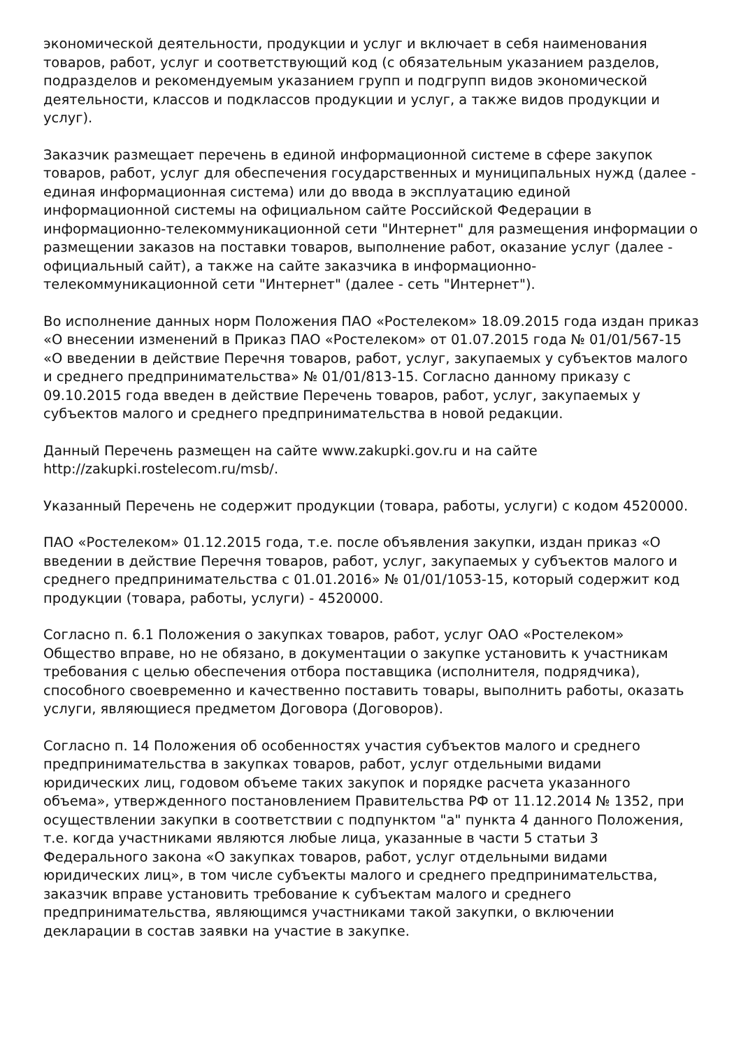экономической деятельности, продукции и услуг и включает в себя наименования товаров, работ, услуг и соответствующий код (с обязательным указанием разделов, подразделов и рекомендуемым указанием групп и подгрупп видов экономической деятельности, классов и подклассов продукции и услуг, а также видов продукции и услуг).
Заказчик размещает перечень в единой информационной системе в сфере закупок товаров, работ, услуг для обеспечения государственных и муниципальных нужд (далее - единая информационная система) или до ввода в эксплуатацию единой информационной системы на официальном сайте Российской Федерации в информационно-телекоммуникационной сети "Интернет" для размещения информации о размещении заказов на поставки товаров, выполнение работ, оказание услуг (далее - официальный сайт), а также на сайте заказчика в информационно-телекоммуникационной сети "Интернет" (далее - сеть "Интернет").
Во исполнение данных норм Положения ПАО «Ростелеком» 18.09.2015 года издан приказ «О внесении изменений в Приказ ПАО «Ростелеком» от 01.07.2015 года № 01/01/567-15 «О введении в действие Перечня товаров, работ, услуг, закупаемых у субъектов малого и среднего предпринимательства» № 01/01/813-15. Согласно данному приказу с 09.10.2015 года введен в действие Перечень товаров, работ, услуг, закупаемых у субъектов малого и среднего предпринимательства в новой редакции.
Данный Перечень размещен на сайте www.zakupki.gov.ru и на сайте http://zakupki.rostelecom.ru/msb/.
Указанный Перечень не содержит продукции (товара, работы, услуги) с кодом 4520000.
ПАО «Ростелеком» 01.12.2015 года, т.е. после объявления закупки, издан приказ «О введении в действие Перечня товаров, работ, услуг, закупаемых у субъектов малого и среднего предпринимательства с 01.01.2016» № 01/01/1053-15, который содержит код продукции (товара, работы, услуги) - 4520000.
Согласно п. 6.1 Положения о закупках товаров, работ, услуг ОАО «Ростелеком» Общество вправе, но не обязано, в документации о закупке установить к участникам требования с целью обеспечения отбора поставщика (исполнителя, подрядчика), способного своевременно и качественно поставить товары, выполнить работы, оказать услуги, являющиеся предметом Договора (Договоров).
Согласно п. 14 Положения об особенностях участия субъектов малого и среднего предпринимательства в закупках товаров, работ, услуг отдельными видами юридических лиц, годовом объеме таких закупок и порядке расчета указанного объема», утвержденного постановлением Правительства РФ от 11.12.2014 № 1352, при осуществлении закупки в соответствии с подпунктом "а" пункта 4 данного Положения, т.е. когда участниками являются любые лица, указанные в части 5 статьи 3 Федерального закона «О закупках товаров, работ, услуг отдельными видами юридических лиц», в том числе субъекты малого и среднего предпринимательства, заказчик вправе установить требование к субъектам малого и среднего предпринимательства, являющимся участниками такой закупки, о включении декларации в состав заявки на участие в закупке.